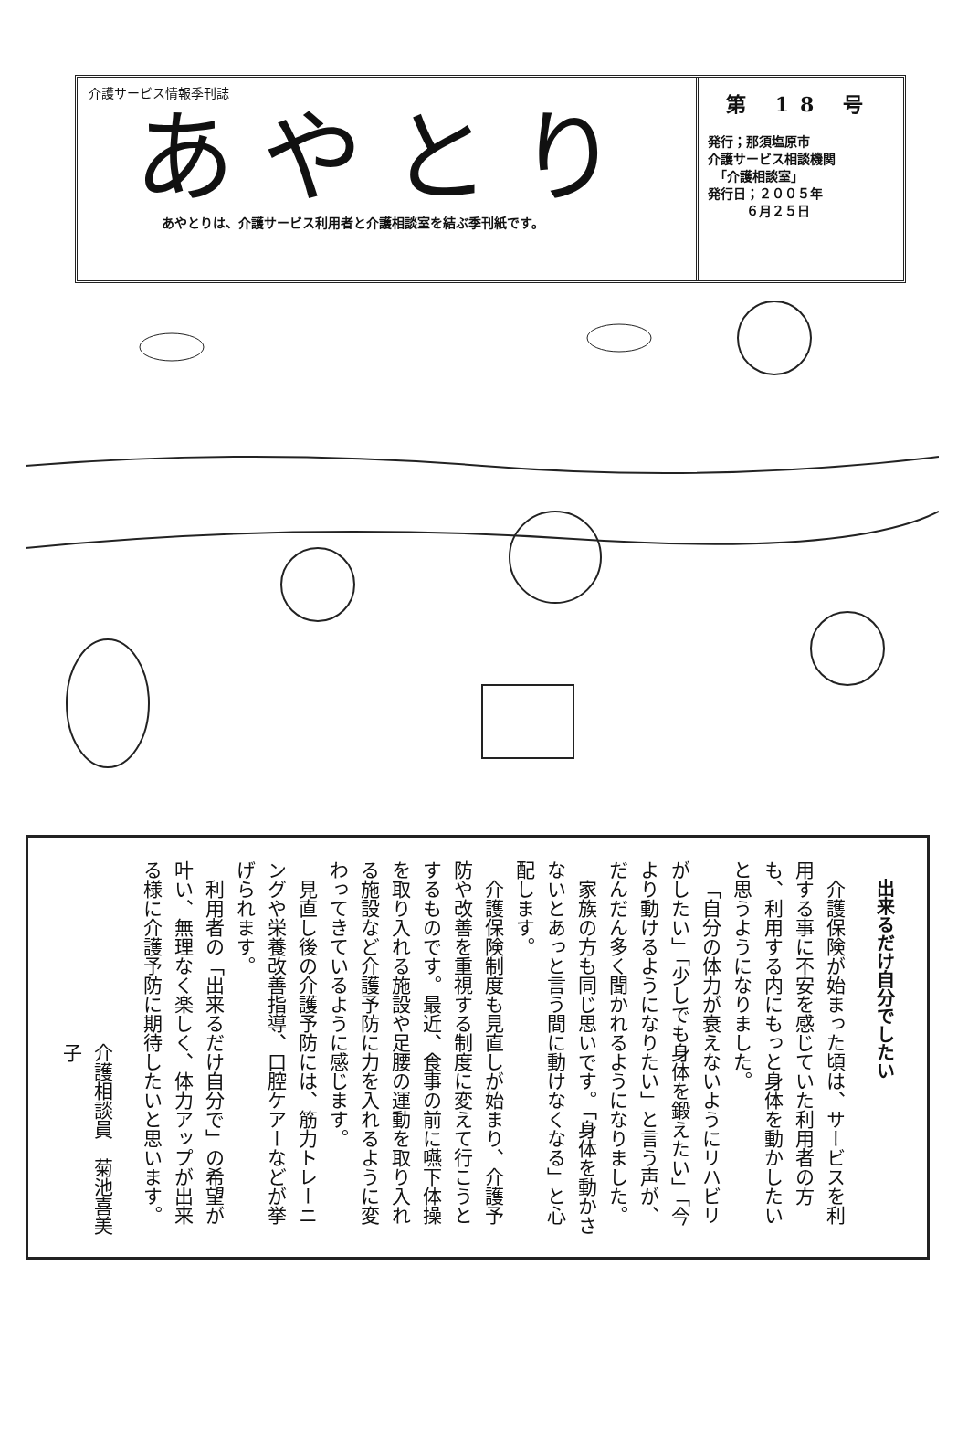介護サービス情報季刊誌
あやとり
あやとりは、介護サービス利用者と介護相談室を結ぶ季刊紙です。
第 18 号
発行；那須塩原市
介護サービス相談機関
　「介護相談室」
発行日；２００５年
　　　６月２５日
出来るだけ自分でしたい
介護保険が始まった頃は、サービスを利用する事に不安を感じていた利用者の方も、利用する内にもっと身体を動かしたいと思うようになりました。
「自分の体力が衰えないようにリハビリがしたい」「少しでも身体を鍛えたい」「今より動けるようになりたい」と言う声が、だんだん多く聞かれるようになりました。
家族の方も同じ思いです。「身体を動かさないとあっと言う間に動けなくなる」と心配します。
介護保険制度も見直しが始まり、介護予防や改善を重視する制度に変えて行こうとするものです。最近、食事の前に嚥下体操を取り入れる施設や足腰の運動を取り入れる施設など介護予防に力を入れるように変わってきているように感じます。
見直し後の介護予防には、筋力トレーニングや栄養改善指導、口腔ケアーなどが挙げられます。
利用者の「出来るだけ自分で」の希望が叶い、無理なく楽しく、体力アップが出来る様に介護予防に期待したいと思います。
介護相談員　菊池喜美子